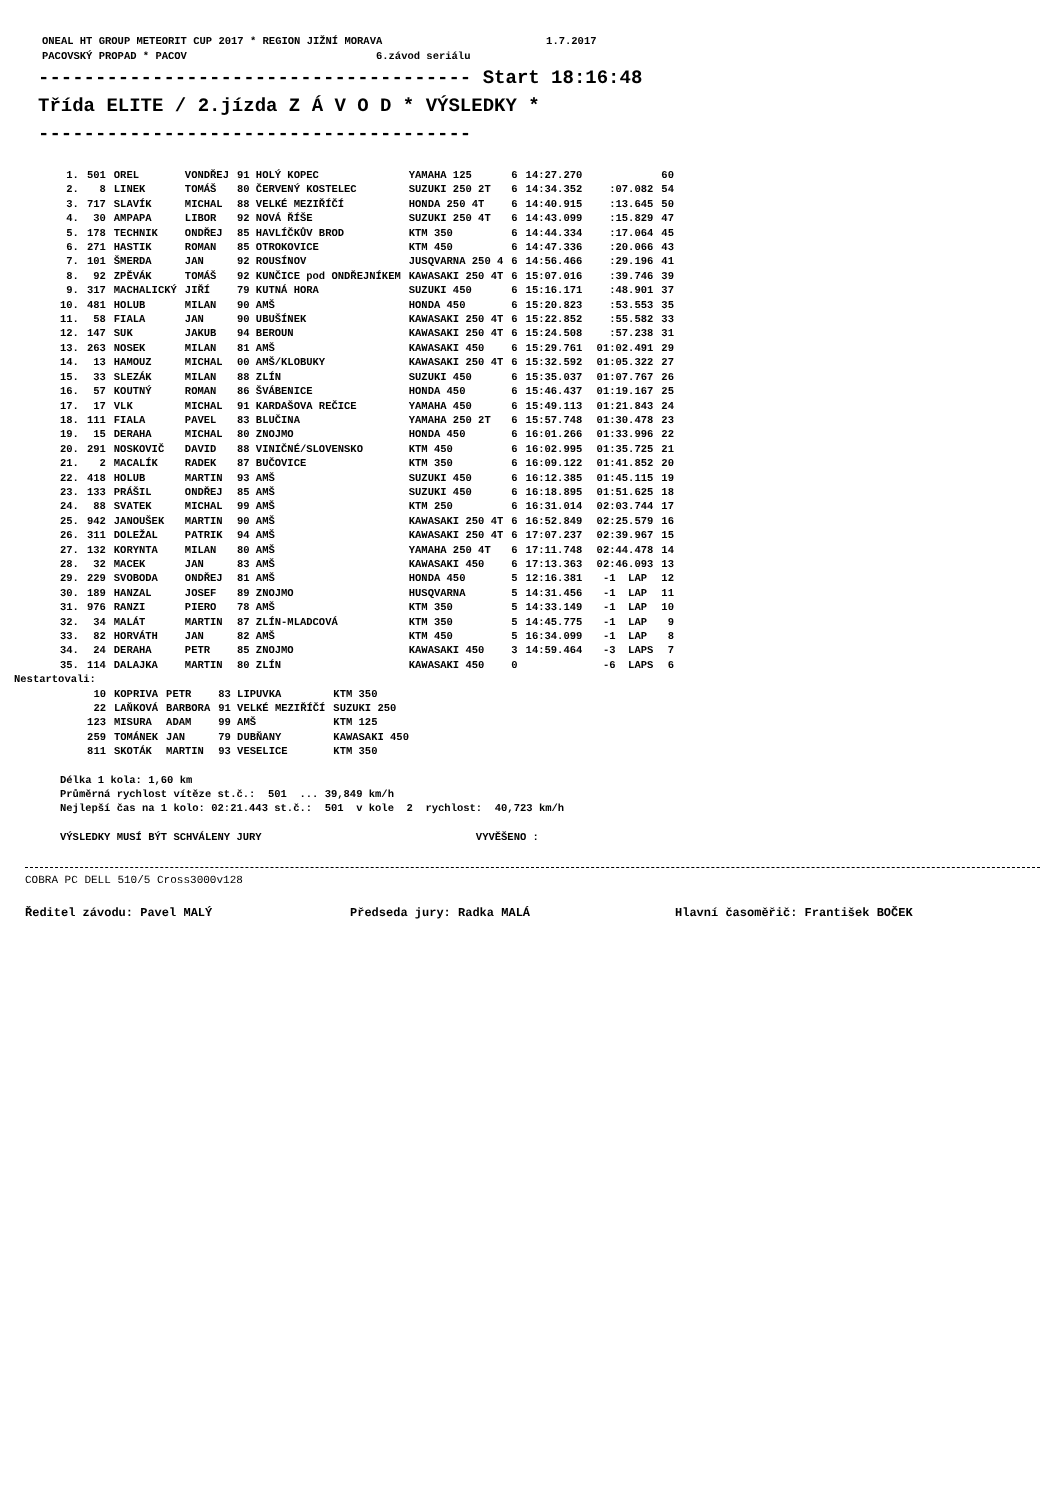ONEAL HT GROUP METEORIT CUP 2017 * REGION JIŽNÍ MORAVA 1.7.2017
PACOVSKÝ PROPAD * PACOV 6.závod seriálu
-------------------------------------- Start 18:16:48
Třída ELITE / 2.jízda Z Á V O D * VÝSLEDKY *
--------------------------------------
| 1. | 501 | OREL | VONDŘEJ | 91 HOLÝ KOPEC | YAMAHA 125 | 6 | 14:27.270 | | 60 |
| 2. | 8 | LINEK | TOMÁŠ | 80 ČERVENÝ KOSTELEC | SUZUKI 250 2T | 6 | 14:34.352 | :07.082 | 54 |
| 3. | 717 | SLAVÍK | MICHAL | 88 VELKÉ MEZIŘÍČÍ | HONDA 250 4T | 6 | 14:40.915 | :13.645 | 50 |
| 4. | 30 | AMPAPA | LIBOR | 92 NOVÁ ŘÍŠE | SUZUKI 250 4T | 6 | 14:43.099 | :15.829 | 47 |
| 5. | 178 | TECHNIK | ONDŘEJ | 85 HAVLÍČKŮV BROD | KTM 350 | 6 | 14:44.334 | :17.064 | 45 |
| 6. | 271 | HASTIK | ROMAN | 85 OTROKOVICE | KTM 450 | 6 | 14:47.336 | :20.066 | 43 |
| 7. | 101 | ŠMERDA | JAN | 92 ROUSÍNOV | JUSQVARNA 250 4 | 6 | 14:56.466 | :29.196 | 41 |
| 8. | 92 | ZPĚVÁK | TOMÁŠ | 92 KUNČICE pod ONDŘEJNÍKEM | KAWASAKI 250 4T | 6 | 15:07.016 | :39.746 | 39 |
| 9. | 317 | MACHALICKÝ | JIŘÍ | 79 KUTNÁ HORA | SUZUKI 450 | 6 | 15:16.171 | :48.901 | 37 |
| 10. | 481 | HOLUB | MILAN | 90 AMŠ | HONDA 450 | 6 | 15:20.823 | :53.553 | 35 |
| 11. | 58 | FIALA | JAN | 90 UBUŠÍNEK | KAWASAKI 250 4T | 6 | 15:22.852 | :55.582 | 33 |
| 12. | 147 | SUK | JAKUB | 94 BEROUN | KAWASAKI 250 4T | 6 | 15:24.508 | :57.238 | 31 |
| 13. | 263 | NOSEK | MILAN | 81 AMŠ | KAWASAKI 450 | 6 | 15:29.761 | 01:02.491 | 29 |
| 14. | 13 | HAMOUZ | MICHAL | 00 AMŠ/KLOBUKY | KAWASAKI 250 4T | 6 | 15:32.592 | 01:05.322 | 27 |
| 15. | 33 | SLEZÁK | MILAN | 88 ZLÍN | SUZUKI 450 | 6 | 15:35.037 | 01:07.767 | 26 |
| 16. | 57 | KOUTNÝ | ROMAN | 86 ŠVÁBENICE | HONDA 450 | 6 | 15:46.437 | 01:19.167 | 25 |
| 17. | 17 | VLK | MICHAL | 91 KARDAŠOVA REČICE | YAMAHA 450 | 6 | 15:49.113 | 01:21.843 | 24 |
| 18. | 111 | FIALA | PAVEL | 83 BLUČINA | YAMAHA 250 2T | 6 | 15:57.748 | 01:30.478 | 23 |
| 19. | 15 | DERAHA | MICHAL | 80 ZNOJMO | HONDA 450 | 6 | 16:01.266 | 01:33.996 | 22 |
| 20. | 291 | NOSKOVIČ | DAVID | 88 VINIČNÉ/SLOVENSKO | KTM 450 | 6 | 16:02.995 | 01:35.725 | 21 |
| 21. | 2 | MACALÍK | RADEK | 87 BUČOVICE | KTM 350 | 6 | 16:09.122 | 01:41.852 | 20 |
| 22. | 418 | HOLUB | MARTIN | 93 AMŠ | SUZUKI 450 | 6 | 16:12.385 | 01:45.115 | 19 |
| 23. | 133 | PRÁŠIL | ONDŘEJ | 85 AMŠ | SUZUKI 450 | 6 | 16:18.895 | 01:51.625 | 18 |
| 24. | 88 | SVATEK | MICHAL | 99 AMŠ | KTM 250 | 6 | 16:31.014 | 02:03.744 | 17 |
| 25. | 942 | JANOUŠEK | MARTIN | 90 AMŠ | KAWASAKI 250 4T | 6 | 16:52.849 | 02:25.579 | 16 |
| 26. | 311 | DOLEŽAL | PATRIK | 94 AMŠ | KAWASAKI 250 4T | 6 | 17:07.237 | 02:39.967 | 15 |
| 27. | 132 | KORYNTA | MILAN | 80 AMŠ | YAMAHA 250 4T | 6 | 17:11.748 | 02:44.478 | 14 |
| 28. | 32 | MACEK | JAN | 83 AMŠ | KAWASAKI 450 | 6 | 17:13.363 | 02:46.093 | 13 |
| 29. | 229 | SVOBODA | ONDŘEJ | 81 AMŠ | HONDA 450 | 5 | 12:16.381 | -1 LAP | 12 |
| 30. | 189 | HANZAL | JOSEF | 89 ZNOJMO | HUSQVARNA | 5 | 14:31.456 | -1 LAP | 11 |
| 31. | 976 | RANZI | PIERO | 78 AMŠ | KTM 350 | 5 | 14:33.149 | -1 LAP | 10 |
| 32. | 34 | MALÁT | MARTIN | 87 ZLÍN-MLADCOVÁ | KTM 350 | 5 | 14:45.775 | -1 LAP | 9 |
| 33. | 82 | HORVÁTH | JAN | 82 AMŠ | KTM 450 | 5 | 16:34.099 | -1 LAP | 8 |
| 34. | 24 | DERAHA | PETR | 85 ZNOJMO | KAWASAKI 450 | 3 | 14:59.464 | -3 LAPS | 7 |
| 35. | 114 | DALAJKA | MARTIN | 80 ZLÍN | KAWASAKI 450 | 0 | | -6 LAPS | 6 |
Nestartovali:
| 10 | KOPRIVA | PETR | 83 LIPUVKA | KTM 350 |
| 22 | LAŇKOVÁ | BARBORA | 91 VELKÉ MEZIŘÍČÍ | SUZUKI 250 |
| 123 | MISURA | ADAM | 99 AMŠ | KTM 125 |
| 259 | TOMÁNEK | JAN | 79 DUBŇANY | KAWASAKI 450 |
| 811 | SKOTÁK | MARTIN | 93 VESELICE | KTM 350 |
Délka 1 kola: 1,60 km Průměrná rychlost vítěze st.č.: 501 ... 39,849 km/h Nejlepší čas na 1 kolo: 02:21.443 st.č.: 501 v kole 2 rychlost: 40,723 km/h VÝSLEDKY MUSÍ BÝT SCHVÁLENY JURY VYVĚŠENO :
COBRA PC DELL 510/5 Cross3000v128
Ředitel závodu: Pavel MALÝ Předseda jury: Radka MALÁ Hlavní časoměřič: František BOČEK